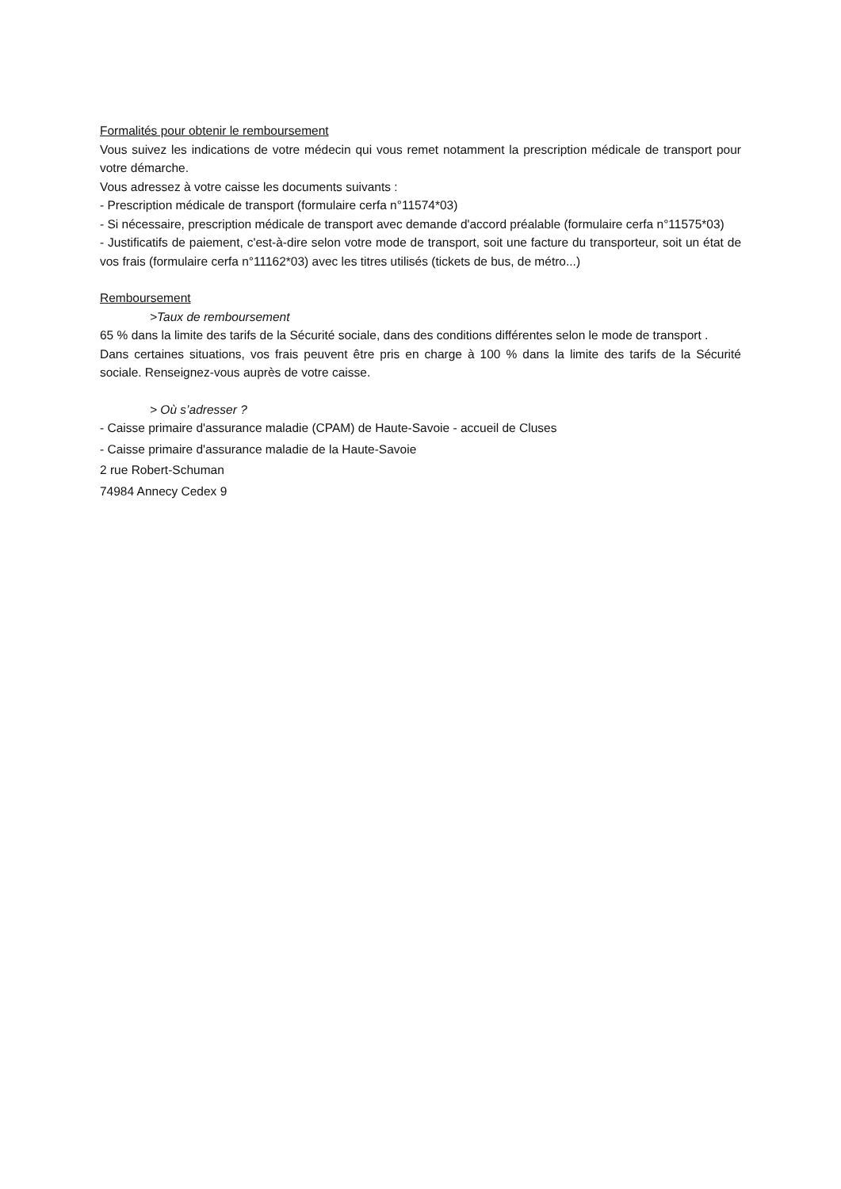Formalités pour obtenir le remboursement
Vous suivez les indications de votre médecin qui vous remet notamment la prescription médicale de transport pour votre démarche.
Vous adressez à votre caisse les documents suivants :
- Prescription médicale de transport (formulaire cerfa n°11574*03)
- Si nécessaire, prescription médicale de transport avec demande d'accord préalable (formulaire cerfa n°11575*03)
- Justificatifs de paiement, c'est-à-dire selon votre mode de transport, soit une facture du transporteur, soit un état de vos frais (formulaire cerfa n°11162*03) avec les titres utilisés (tickets de bus, de métro...)
Remboursement
>Taux de remboursement
65 % dans la limite des tarifs de la Sécurité sociale, dans des conditions différentes selon le mode de transport .
Dans certaines situations, vos frais peuvent être pris en charge à 100 % dans la limite des tarifs de la Sécurité sociale. Renseignez-vous auprès de votre caisse.
> Où s’adresser ?
- Caisse primaire d'assurance maladie (CPAM) de Haute-Savoie - accueil de Cluses
- Caisse primaire d'assurance maladie de la Haute-Savoie
2 rue Robert-Schuman
74984 Annecy Cedex 9